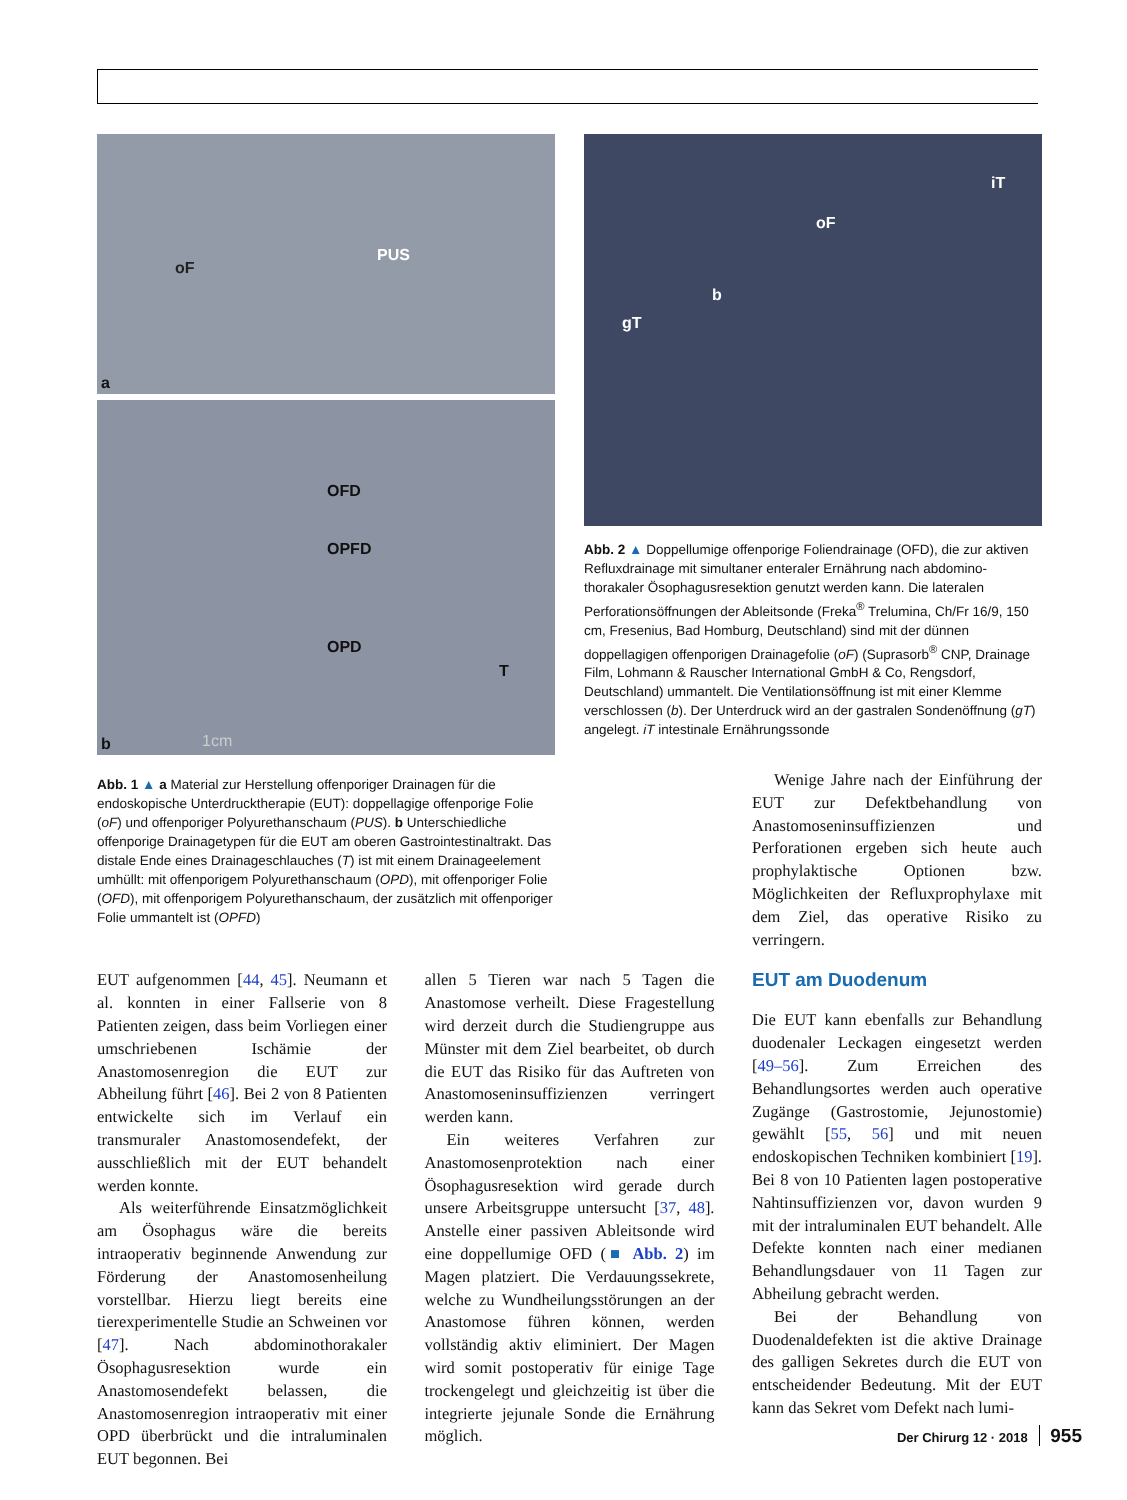oF
PUS
a
OFD
OPFD
OPD
T
b 1cm
iT
oF
b
gT
Abb. 2 ▲ Doppellumige offenporige Foliendrainage (OFD), die zur aktiven Refluxdrainage mit simultaner enteraler Ernährung nach abdomino-thorakaler Ösophagusresektion genutzt werden kann. Die lateralen Perforationsöffnungen der Ableitsonde (Freka<sup>®</sup> Trelumina, Ch/Fr 16/9, 150 cm, Fresenius, Bad Homburg, Deutschland) sind mit der dünnen doppellagigen offenporigen Drainagefolie (oF) (Suprasorb<sup>®</sup> CNP, Drainage Film, Lohmann & Rauscher International GmbH & Co, Rengsdorf, Deutschland) ummantelt. Die Ventilationsöffnung ist mit einer Klemme verschlossen (b). Der Unterdruck wird an der gastralen Sondenöffnung (gT) angelegt. iT intestinale Ernährungssonde
Abb. 1 ▲ a Material zur Herstellung offenporiger Drainagen für die endoskopische Unterdrucktherapie (EUT): doppellagige offenporige Folie (oF) und offenporiger Polyurethanschaum (PUS). b Unterschiedliche offenporige Drainagetypen für die EUT am oberen Gastrointestinaltrakt. Das distale Ende eines Drainageschlauches (T) ist mit einem Drainageelement umhüllt: mit offenporigem Polyurethanschaum (OPD), mit offenporiger Folie (OFD), mit offenporigem Polyurethanschaum, der zusätzlich mit offenporiger Folie ummantelt ist (OPFD)
Wenige Jahre nach der Einführung der EUT zur Defektbehandlung von Anastomoseninsuffizienzen und Perforationen ergeben sich heute auch prophylaktische Optionen bzw. Möglichkeiten der Refluxprophylaxe mit dem Ziel, das operative Risiko zu verringern.
EUT aufgenommen [44, 45]. Neumann et al. konnten in einer Fallserie von 8 Patienten zeigen, dass beim Vorliegen einer umschriebenen Ischämie der Anastomosenregion die EUT zur Abheilung führt [46]. Bei 2 von 8 Patienten entwickelte sich im Verlauf ein transmuraler Anastomosendefekt, der ausschließlich mit der EUT behandelt werden konnte.
Als weiterführende Einsatzmöglichkeit am Ösophagus wäre die bereits intraoperativ beginnende Anwendung zur Förderung der Anastomosenheilung vorstellbar. Hierzu liegt bereits eine tierexperimentelle Studie an Schweinen vor [47]. Nach abdominothorakaler Ösophagusresektion wurde ein Anastomosendefekt belassen, die Anastomosenregion intraoperativ mit einer OPD überbrückt und die intraluminalen EUT begonnen. Bei
allen 5 Tieren war nach 5 Tagen die Anastomose verheilt. Diese Fragestellung wird derzeit durch die Studiengruppe aus Münster mit dem Ziel bearbeitet, ob durch die EUT das Risiko für das Auftreten von Anastomoseninsuffizienzen verringert werden kann.
Ein weiteres Verfahren zur Anastomosenprotektion nach einer Ösophagusresektion wird gerade durch unsere Arbeitsgruppe untersucht [37, 48]. Anstelle einer passiven Ableitsonde wird eine doppellumige OFD (■ Abb. 2) im Magen platziert. Die Verdauungssekrete, welche zu Wundheilungsstörungen an der Anastomose führen können, werden vollständig aktiv eliminiert. Der Magen wird somit postoperativ für einige Tage trockengelegt und gleichzeitig ist über die integrierte jejunale Sonde die Ernährung möglich.
EUT am Duodenum
Die EUT kann ebenfalls zur Behandlung duodenaler Leckagen eingesetzt werden [49–56]. Zum Erreichen des Behandlungsortes werden auch operative Zugänge (Gastrostomie, Jejunostomie) gewählt [55, 56] und mit neuen endoskopischen Techniken kombiniert [19]. Bei 8 von 10 Patienten lagen postoperative Nahtinsuffizienzen vor, davon wurden 9 mit der intraluminalen EUT behandelt. Alle Defekte konnten nach einer medianen Behandlungsdauer von 11 Tagen zur Abheilung gebracht werden.
Bei der Behandlung von Duodenaldefekten ist die aktive Drainage des galligen Sekretes durch die EUT von entscheidender Bedeutung. Mit der EUT kann das Sekret vom Defekt nach lumi-
Der Chirurg 12 · 2018 955